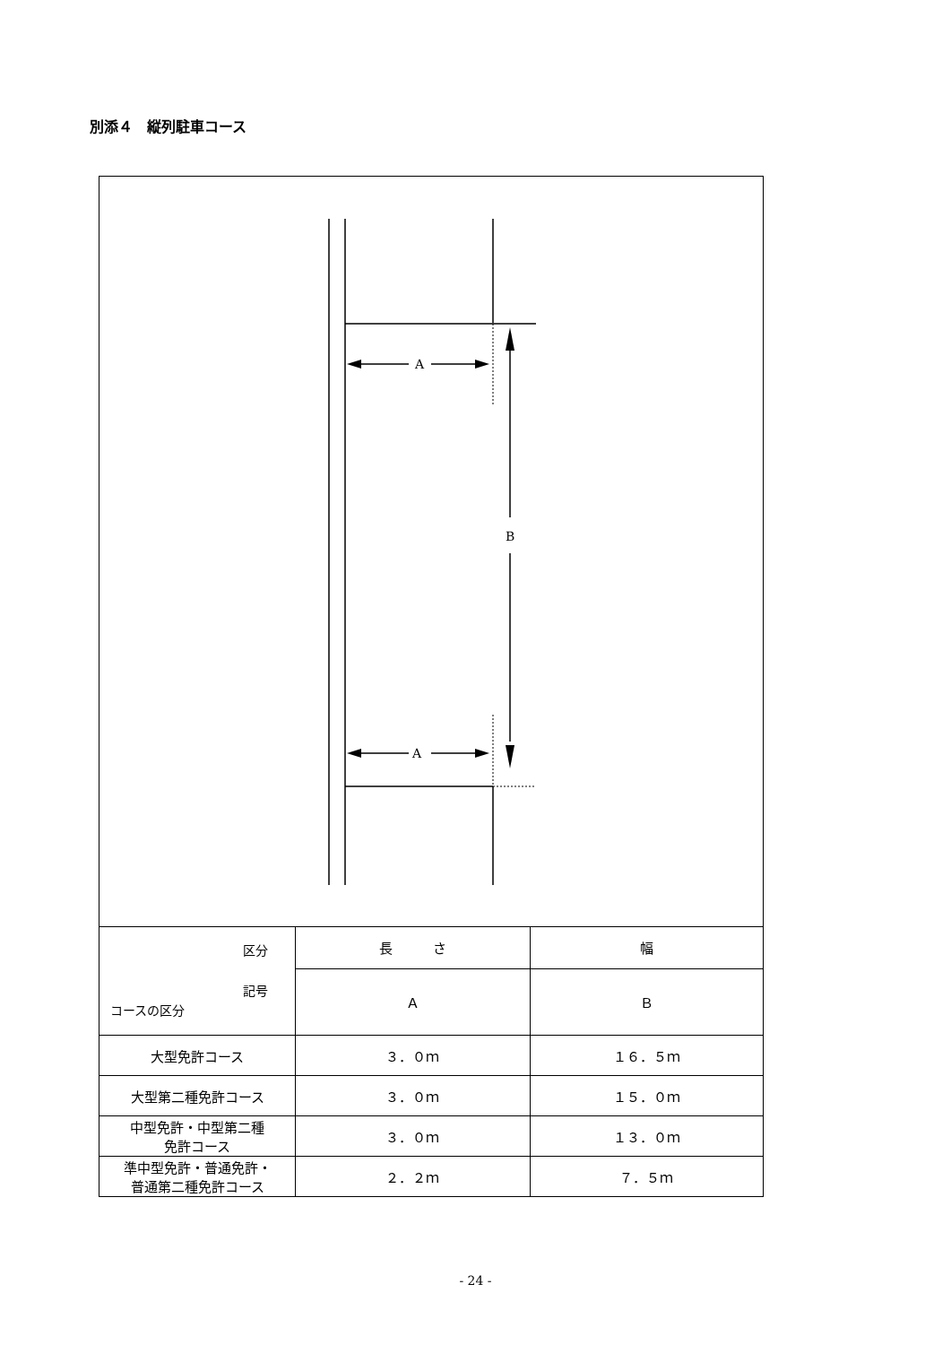別添４　縦列駐車コース
A
A
B
| 区分 記号 コースの区分 | 長 さ | 幅 |
| | Ａ | Ｂ |
| 大型免許コース | ３．０ｍ | １６．５ｍ |
| 大型第二種免許コース | ３．０ｍ | １５．０ｍ |
| 中型免許・中型第二種 免許コース | ３．０ｍ | １３．０ｍ |
| 準中型免許・普通免許・ 普通第二種免許コース | ２．２ｍ | ７．５ｍ |
- 24 -